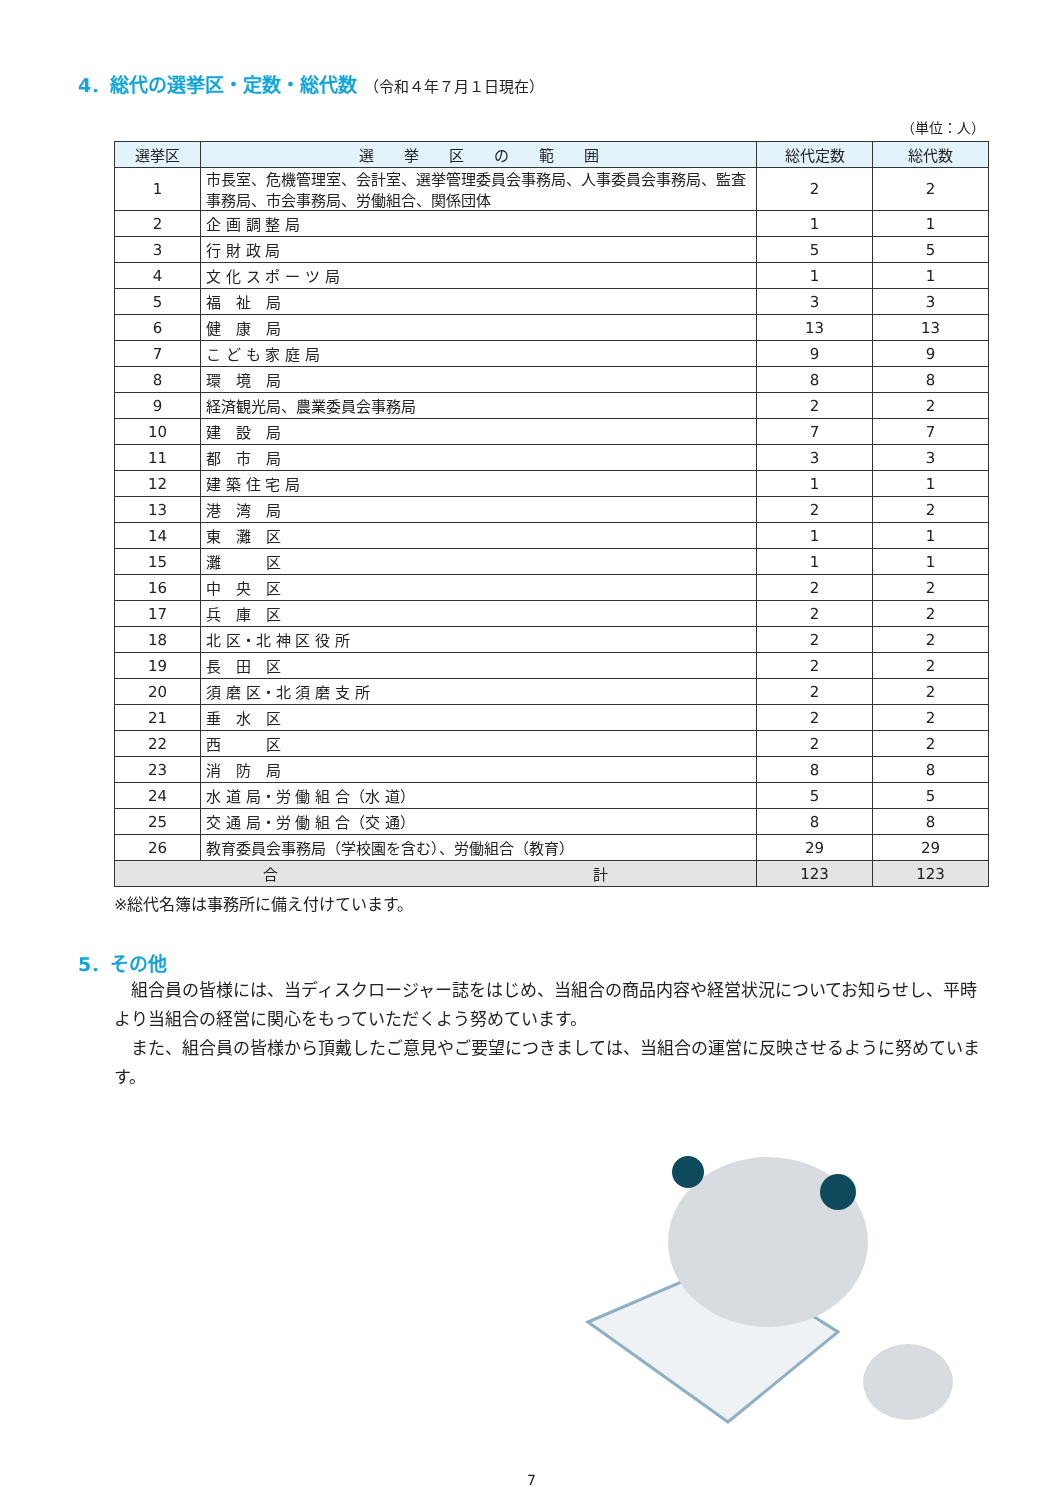4．総代の選挙区・定数・総代数 （令和４年７月１日現在）
（単位：人）
| 選挙区 | 選 挙 区 の 範 囲 | 総代定数 | 総代数 |
| --- | --- | --- | --- |
| 1 | 市長室、危機管理室、会計室、選挙管理委員会事務局、人事委員会事務局、監査事務局、市会事務局、労働組合、関係団体 | 2 | 2 |
| 2 | 企 画 調 整 局 | 1 | 1 |
| 3 | 行 財 政 局 | 5 | 5 |
| 4 | 文 化 ス ポ ー ツ 局 | 1 | 1 |
| 5 | 福 祉 局 | 3 | 3 |
| 6 | 健 康 局 | 13 | 13 |
| 7 | こ ど も 家 庭 局 | 9 | 9 |
| 8 | 環 境 局 | 8 | 8 |
| 9 | 経済観光局、農業委員会事務局 | 2 | 2 |
| 10 | 建 設 局 | 7 | 7 |
| 11 | 都 市 局 | 3 | 3 |
| 12 | 建 築 住 宅 局 | 1 | 1 |
| 13 | 港 湾 局 | 2 | 2 |
| 14 | 東 灘 区 | 1 | 1 |
| 15 | 灘 区 | 1 | 1 |
| 16 | 中 央 区 | 2 | 2 |
| 17 | 兵 庫 区 | 2 | 2 |
| 18 | 北 区・北 神 区 役 所 | 2 | 2 |
| 19 | 長 田 区 | 2 | 2 |
| 20 | 須 磨 区・北 須 磨 支 所 | 2 | 2 |
| 21 | 垂 水 区 | 2 | 2 |
| 22 | 西 区 | 2 | 2 |
| 23 | 消 防 局 | 8 | 8 |
| 24 | 水 道 局・労 働 組 合（水 道） | 5 | 5 |
| 25 | 交 通 局・労 働 組 合（交 通） | 8 | 8 |
| 26 | 教育委員会事務局（学校園を含む）、労働組合（教育） | 29 | 29 |
| 合 計 | | 123 | 123 |
※総代名簿は事務所に備え付けています。
5．その他
組合員の皆様には、当ディスクロージャー誌をはじめ、当組合の商品内容や経営状況についてお知らせし、平時より当組合の経営に関心をもっていただくよう努めています。
また、組合員の皆様から頂戴したご意見やご要望につきましては、当組合の運営に反映させるように努めています。
7